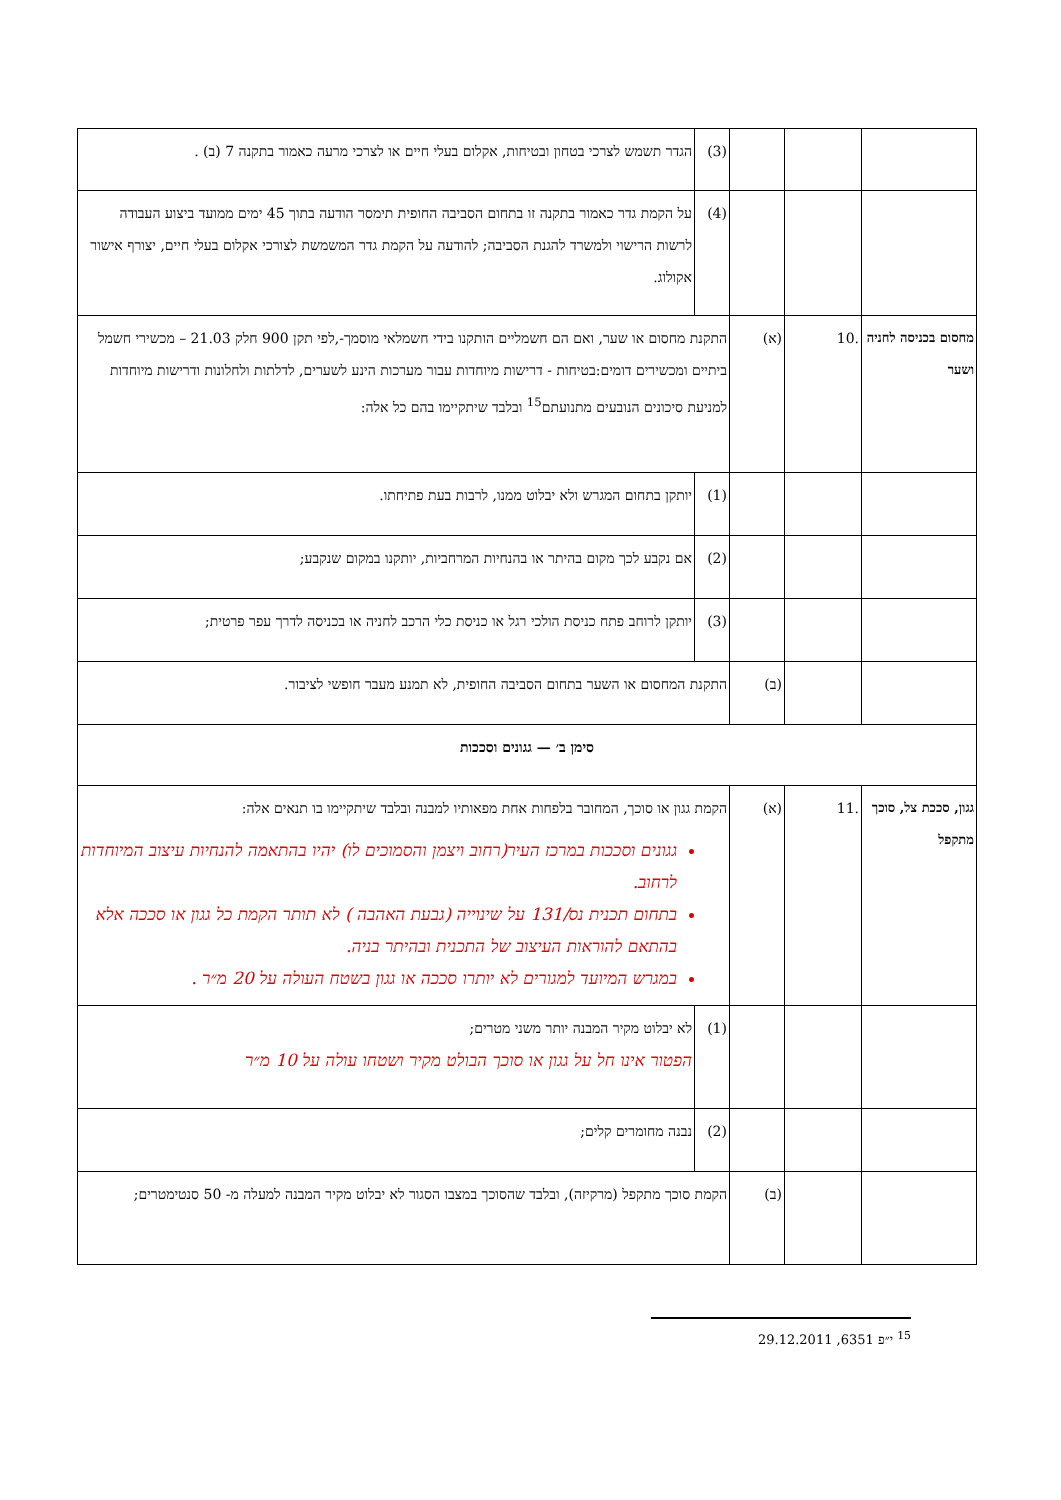| | | | (3) | הגדר תשמש לצרכי בטחון ובטיחות, אקלום בעלי חיים או לצרכי מרעה כאמור בתקנה 7 (ב) . |
| | | | (4) | על הקמת גדר כאמור בתקנה זו בתחום הסביבה החופית תימסר הודעה בתוך 45 ימים ממועד ביצוע העבודה לרשות הרישוי ולמשרד להגנת הסביבה; להודעה על הקמת גדר המשמשת לצורכי אקלום בעלי חיים, יצורף אישור אקולוג. |
| מחסום בכניסה לחניה ושער | .10 | (א) | התקנת מחסום או שער, ואם הם חשמליים הותקנו בידי חשמלאי מוסמך-,לפי תקן 900 חלק 21.03 – מכשירי חשמל ביתיים ומכשירים דומים:בטיחות - דרישות מיוחדות עבור מערכות הינע לשערים, לדלתות ולחלונות ודרישות מיוחדות למניעת סיכונים הנובעים מתנועתם<sup>15</sup> ובלבד שיתקיימו בהם כל אלה: | |
| | | | (1) | יותקן בתחום המגרש ולא יבלוט ממנו, לרבות בעת פתיחתו. |
| | | | (2) | אם נקבע לכך מקום בהיתר או בהנחיות המרחביות, יותקנו במקום שנקבע; |
| | | | (3) | יותקן לרוחב פתח כניסת הולכי רגל או כניסת כלי הרכב לחניה או בכניסה לדרך עפר פרטית; |
| | | (ב) | התקנת המחסום או השער בתחום הסביבה החופית, לא תמנע מעבר חופשי לציבור. | |
| סימן ב׳ — גגונים וסככות | | | | |
| גגון, סככת צל, סוכך מתקפל | .11 | (א) | הקמת גגון או סוכך, המחובר בלפחות אחת מפאותיו למבנה ובלבד שיתקיימו בו תנאים אלה: גגונים וסככות במרכז העיר(רחוב ויצמן והסמוכים לו) יהיו בהתאמה להנחיות עיצוב המיוחדות לרחוב. בתחום תכנית נס/131 על שינוייה (גבעת האהבה ) לא תותר הקמת כל גגון או סככה אלא בהתאם להוראות העיצוב של התכנית ובהיתר בניה. במגרש המיועד למגורים לא יותרו סככה או גגון בשטח העולה על 20 מ״ר . | |
| | | | (1) | לא יבלוט מקיר המבנה יותר משני מטרים; הפטור אינו חל על גגון או סוכך הבולט מקיר ושטחו עולה על 10 מ״ר |
| | | | (2) | נבנה מחומרים קלים; |
| | | (ב) | הקמת סוכך מתקפל (מרקיזה), ובלבד שהסוכך במצבו הסגור לא יבלוט מקיר המבנה למעלה מ- 50 סנטימטרים; | |
<sup>15</sup> י״פ 6351, 29.12.2011